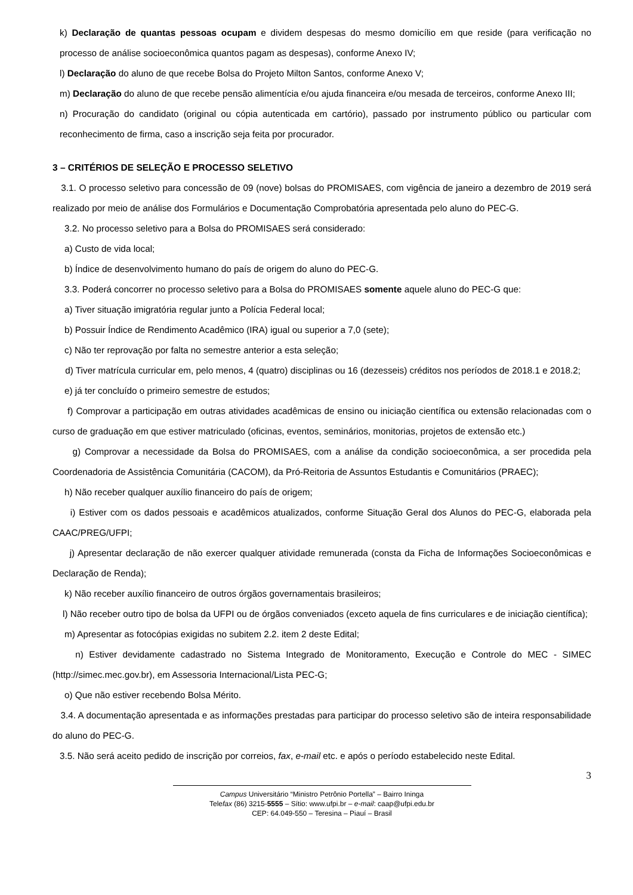k) Declaração de quantas pessoas ocupam e dividem despesas do mesmo domicílio em que reside (para verificação no processo de análise socioeconômica quantos pagam as despesas), conforme Anexo IV;
l) Declaração do aluno de que recebe Bolsa do Projeto Milton Santos, conforme Anexo V;
m) Declaração do aluno de que recebe pensão alimentícia e/ou ajuda financeira e/ou mesada de terceiros, conforme Anexo III;
n) Procuração do candidato (original ou cópia autenticada em cartório), passado por instrumento público ou particular com reconhecimento de firma, caso a inscrição seja feita por procurador.
3 – CRITÉRIOS DE SELEÇÃO E PROCESSO SELETIVO
3.1. O processo seletivo para concessão de 09 (nove) bolsas do PROMISAES, com vigência de janeiro a dezembro de 2019 será realizado por meio de análise dos Formulários e Documentação Comprobatória apresentada pelo aluno do PEC-G.
3.2. No processo seletivo para a Bolsa do PROMISAES será considerado:
a) Custo de vida local;
b) Índice de desenvolvimento humano do país de origem do aluno do PEC-G.
3.3. Poderá concorrer no processo seletivo para a Bolsa do PROMISAES somente aquele aluno do PEC-G que:
a) Tiver situação imigratória regular junto a Polícia Federal local;
b) Possuir Índice de Rendimento Acadêmico (IRA) igual ou superior a 7,0 (sete);
c) Não ter reprovação por falta no semestre anterior a esta seleção;
d) Tiver matrícula curricular em, pelo menos, 4 (quatro) disciplinas ou 16 (dezesseis) créditos nos períodos de 2018.1 e 2018.2;
e) já ter concluído o primeiro semestre de estudos;
f) Comprovar a participação em outras atividades acadêmicas de ensino ou iniciação científica ou extensão relacionadas com o curso de graduação em que estiver matriculado (oficinas, eventos, seminários, monitorias, projetos de extensão etc.)
g) Comprovar a necessidade da Bolsa do PROMISAES, com a análise da condição socioeconômica, a ser procedida pela Coordenadoria de Assistência Comunitária (CACOM), da Pró-Reitoria de Assuntos Estudantis e Comunitários (PRAEC);
h) Não receber qualquer auxílio financeiro do país de origem;
i) Estiver com os dados pessoais e acadêmicos atualizados, conforme Situação Geral dos Alunos do PEC-G, elaborada pela CAAC/PREG/UFPI;
j) Apresentar declaração de não exercer qualquer atividade remunerada (consta da Ficha de Informações Socioeconômicas e Declaração de Renda);
k) Não receber auxílio financeiro de outros órgãos governamentais brasileiros;
l) Não receber outro tipo de bolsa da UFPI ou de órgãos conveniados (exceto aquela de fins curriculares e de iniciação científica);
m) Apresentar as fotocópias exigidas no subitem 2.2. item 2 deste Edital;
n) Estiver devidamente cadastrado no Sistema Integrado de Monitoramento, Execução e Controle do MEC - SIMEC (http://simec.mec.gov.br), em Assessoria Internacional/Lista PEC-G;
o) Que não estiver recebendo Bolsa Mérito.
3.4. A documentação apresentada e as informações prestadas para participar do processo seletivo são de inteira responsabilidade do aluno do PEC-G.
3.5. Não será aceito pedido de inscrição por correios, fax, e-mail etc. e após o período estabelecido neste Edital.
3
Campus Universitário “Ministro Petrônio Portella” – Bairro Ininga
Telefax (86) 3215-5555 – Sítio: www.ufpi.br – e-mail: caap@ufpi.edu.br
CEP: 64.049-550 – Teresina – Piauí – Brasil